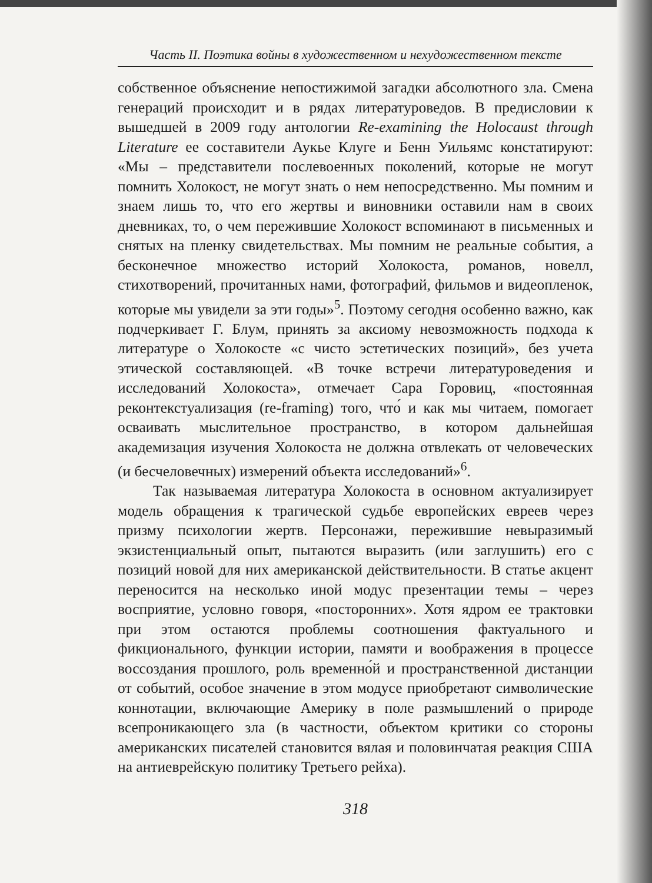Часть II. Поэтика войны в художественном и нехудожественном тексте
собственное объяснение непостижимой загадки абсолютного зла. Смена генераций происходит и в рядах литературоведов. В предисловии к вышедшей в 2009 году антологии Re-examining the Holocaust through Literature ее составители Аукье Клуге и Бенн Уильямс констатируют: «Мы – представители послевоенных поколений, которые не могут помнить Холокост, не могут знать о нем непосредственно. Мы помним и знаем лишь то, что его жертвы и виновники оставили нам в своих дневниках, то, о чем пережившие Холокост вспоминают в письменных и снятых на пленку свидетельствах. Мы помним не реальные события, а бесконечное множество историй Холокоста, романов, новелл, стихотворений, прочитанных нами, фотографий, фильмов и видеопленок, которые мы увидели за эти годы»<sup>5</sup>. Поэтому сегодня особенно важно, как подчеркивает Г. Блум, принять за аксиому невозможность подхода к литературе о Холокосте «с чисто эстетических позиций», без учета этической составляющей. «В точке встречи литературоведения и исследований Холокоста», отмечает Сара Горовиц, «постоянная реконтекстуализация (re-framing) того, что́ и как мы читаем, помогает осваивать мыслительное пространство, в котором дальнейшая академизация изучения Холокоста не должна отвлекать от человеческих (и бесчеловечных) измерений объекта исследований»<sup>6</sup>.
Так называемая литература Холокоста в основном актуализирует модель обращения к трагической судьбе европейских евреев через призму психологии жертв. Персонажи, пережившие невыразимый экзистенциальный опыт, пытаются выразить (или заглушить) его с позиций новой для них американской действительности. В статье акцент переносится на несколько иной модус презентации темы – через восприятие, условно говоря, «посторонних». Хотя ядром ее трактовки при этом остаются проблемы соотношения фактуального и фикционального, функции истории, памяти и воображения в процессе воссоздания прошлого, роль временно́й и пространственной дистанции от событий, особое значение в этом модусе приобретают символические коннотации, включающие Америку в поле размышлений о природе всепроникающего зла (в частности, объектом критики со стороны американских писателей становится вялая и половинчатая реакция США на антиеврейскую политику Третьего рейха).
318